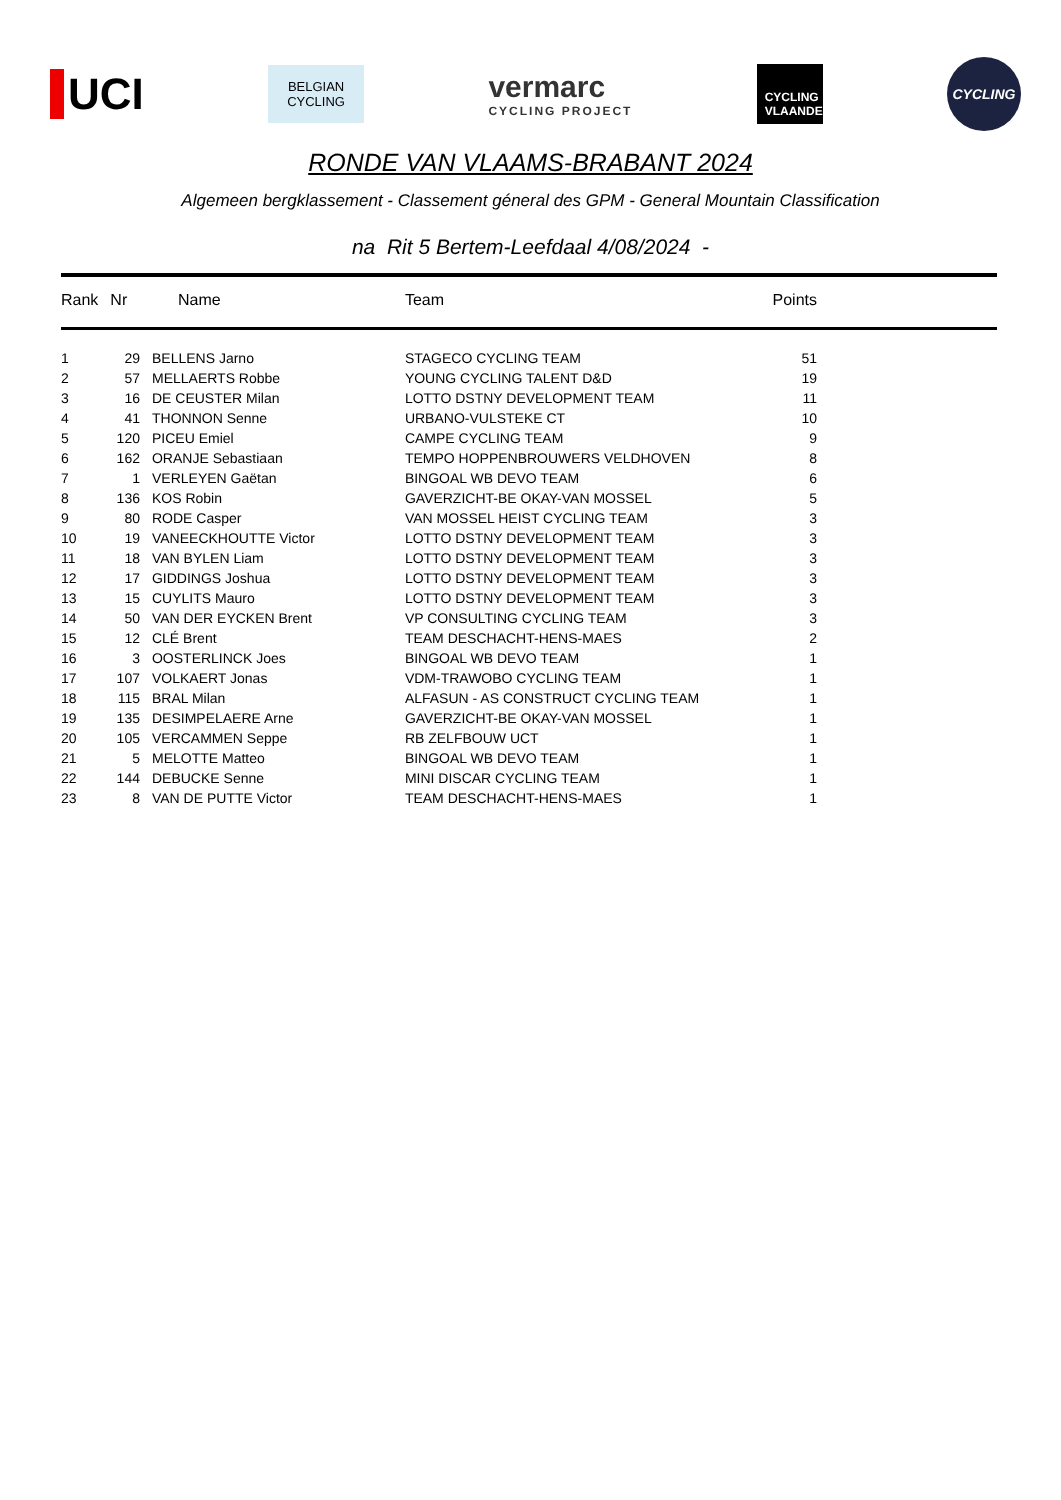UCI
BELGIAN
CYCLING
vermarc
CYCLING PROJECT
CYCLING
VLAANDEREN
CYCLING
RONDE VAN VLAAMS-BRABANT 2024
Algemeen bergklassement - Classement géneral des GPM - General Mountain Classification
na Rit 5 Bertem-Leefdaal 4/08/2024 -
| Rank | Nr | Name | Team | Points |
| --- | --- | --- | --- | --- |
| 1 | 29 | BELLENS Jarno | STAGECO CYCLING TEAM | 51 |
| 2 | 57 | MELLAERTS Robbe | YOUNG CYCLING TALENT D&D | 19 |
| 3 | 16 | DE CEUSTER Milan | LOTTO DSTNY DEVELOPMENT TEAM | 11 |
| 4 | 41 | THONNON Senne | URBANO-VULSTEKE CT | 10 |
| 5 | 120 | PICEU Emiel | CAMPE CYCLING TEAM | 9 |
| 6 | 162 | ORANJE Sebastiaan | TEMPO HOPPENBROUWERS VELDHOVEN | 8 |
| 7 | 1 | VERLEYEN Gaëtan | BINGOAL WB DEVO TEAM | 6 |
| 8 | 136 | KOS Robin | GAVERZICHT-BE OKAY-VAN MOSSEL | 5 |
| 9 | 80 | RODE Casper | VAN MOSSEL HEIST CYCLING TEAM | 3 |
| 10 | 19 | VANEECKHOUTTE Victor | LOTTO DSTNY DEVELOPMENT TEAM | 3 |
| 11 | 18 | VAN BYLEN Liam | LOTTO DSTNY DEVELOPMENT TEAM | 3 |
| 12 | 17 | GIDDINGS Joshua | LOTTO DSTNY DEVELOPMENT TEAM | 3 |
| 13 | 15 | CUYLITS Mauro | LOTTO DSTNY DEVELOPMENT TEAM | 3 |
| 14 | 50 | VAN DER EYCKEN Brent | VP CONSULTING CYCLING TEAM | 3 |
| 15 | 12 | CLÉ Brent | TEAM DESCHACHT-HENS-MAES | 2 |
| 16 | 3 | OOSTERLINCK Joes | BINGOAL WB DEVO TEAM | 1 |
| 17 | 107 | VOLKAERT Jonas | VDM-TRAWOBO CYCLING TEAM | 1 |
| 18 | 115 | BRAL Milan | ALFASUN - AS CONSTRUCT CYCLING TEAM | 1 |
| 19 | 135 | DESIMPELAERE Arne | GAVERZICHT-BE OKAY-VAN MOSSEL | 1 |
| 20 | 105 | VERCAMMEN Seppe | RB ZELFBOUW UCT | 1 |
| 21 | 5 | MELOTTE Matteo | BINGOAL WB DEVO TEAM | 1 |
| 22 | 144 | DEBUCKE Senne | MINI DISCAR CYCLING TEAM | 1 |
| 23 | 8 | VAN DE PUTTE Victor | TEAM DESCHACHT-HENS-MAES | 1 |